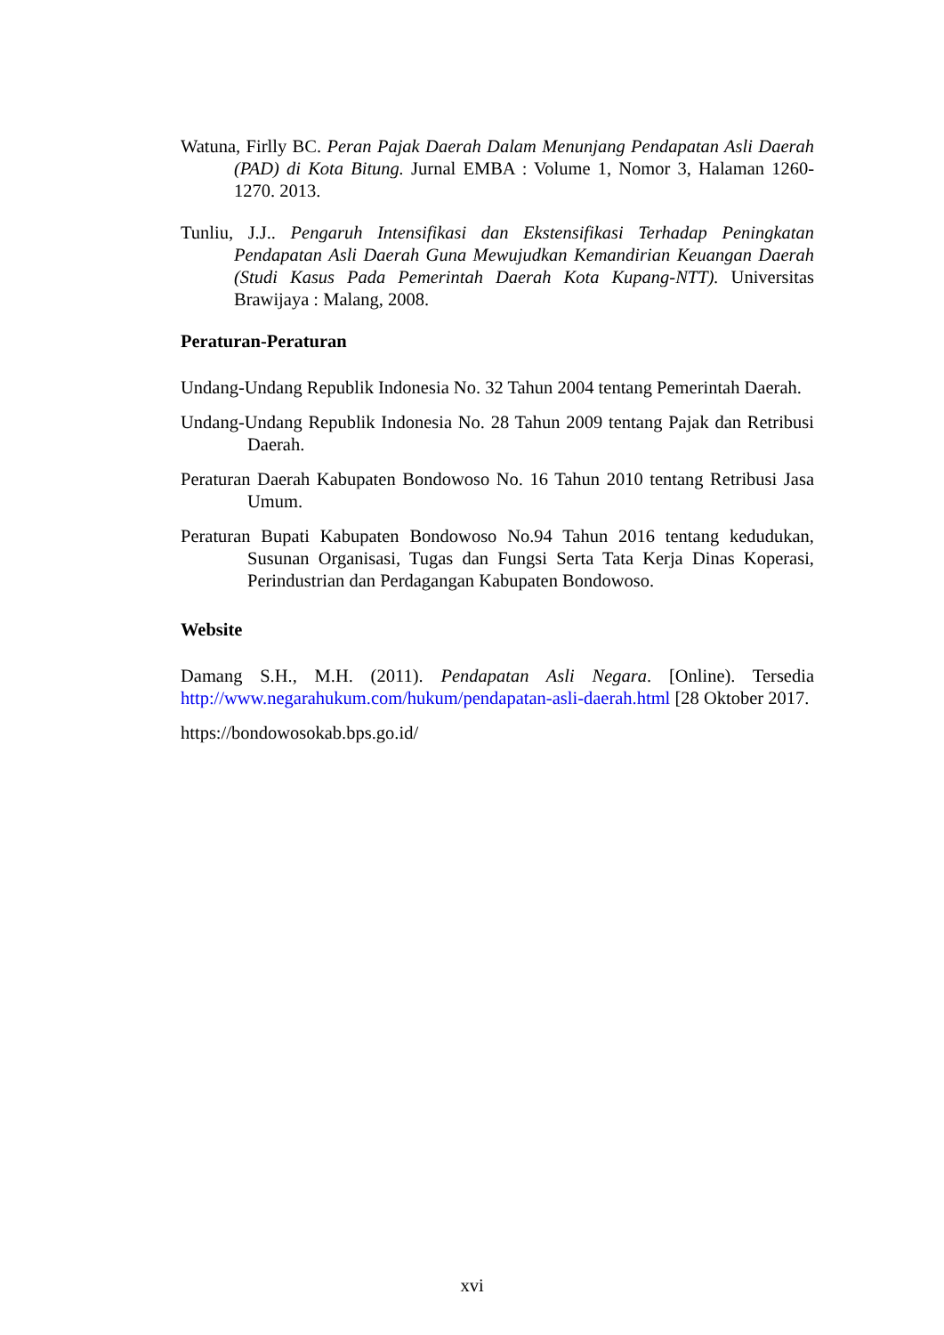Watuna, Firlly BC. Peran Pajak Daerah Dalam Menunjang Pendapatan Asli Daerah (PAD) di Kota Bitung. Jurnal EMBA : Volume 1, Nomor 3, Halaman 1260-1270. 2013.
Tunliu, J.J.. Pengaruh Intensifikasi dan Ekstensifikasi Terhadap Peningkatan Pendapatan Asli Daerah Guna Mewujudkan Kemandirian Keuangan Daerah (Studi Kasus Pada Pemerintah Daerah Kota Kupang-NTT). Universitas Brawijaya : Malang, 2008.
Peraturan-Peraturan
Undang-Undang Republik Indonesia No. 32 Tahun 2004 tentang Pemerintah Daerah.
Undang-Undang Republik Indonesia No. 28 Tahun 2009 tentang Pajak dan Retribusi Daerah.
Peraturan Daerah Kabupaten Bondowoso No. 16 Tahun 2010 tentang Retribusi Jasa Umum.
Peraturan Bupati Kabupaten Bondowoso No.94 Tahun 2016 tentang kedudukan, Susunan Organisasi, Tugas dan Fungsi Serta Tata Kerja Dinas Koperasi, Perindustrian dan Perdagangan Kabupaten Bondowoso.
Website
Damang S.H., M.H. (2011). Pendapatan Asli Negara. [Online). Tersedia http://www.negarahukum.com/hukum/pendapatan-asli-daerah.html [28 Oktober 2017.
https://bondowosokab.bps.go.id/
xvi